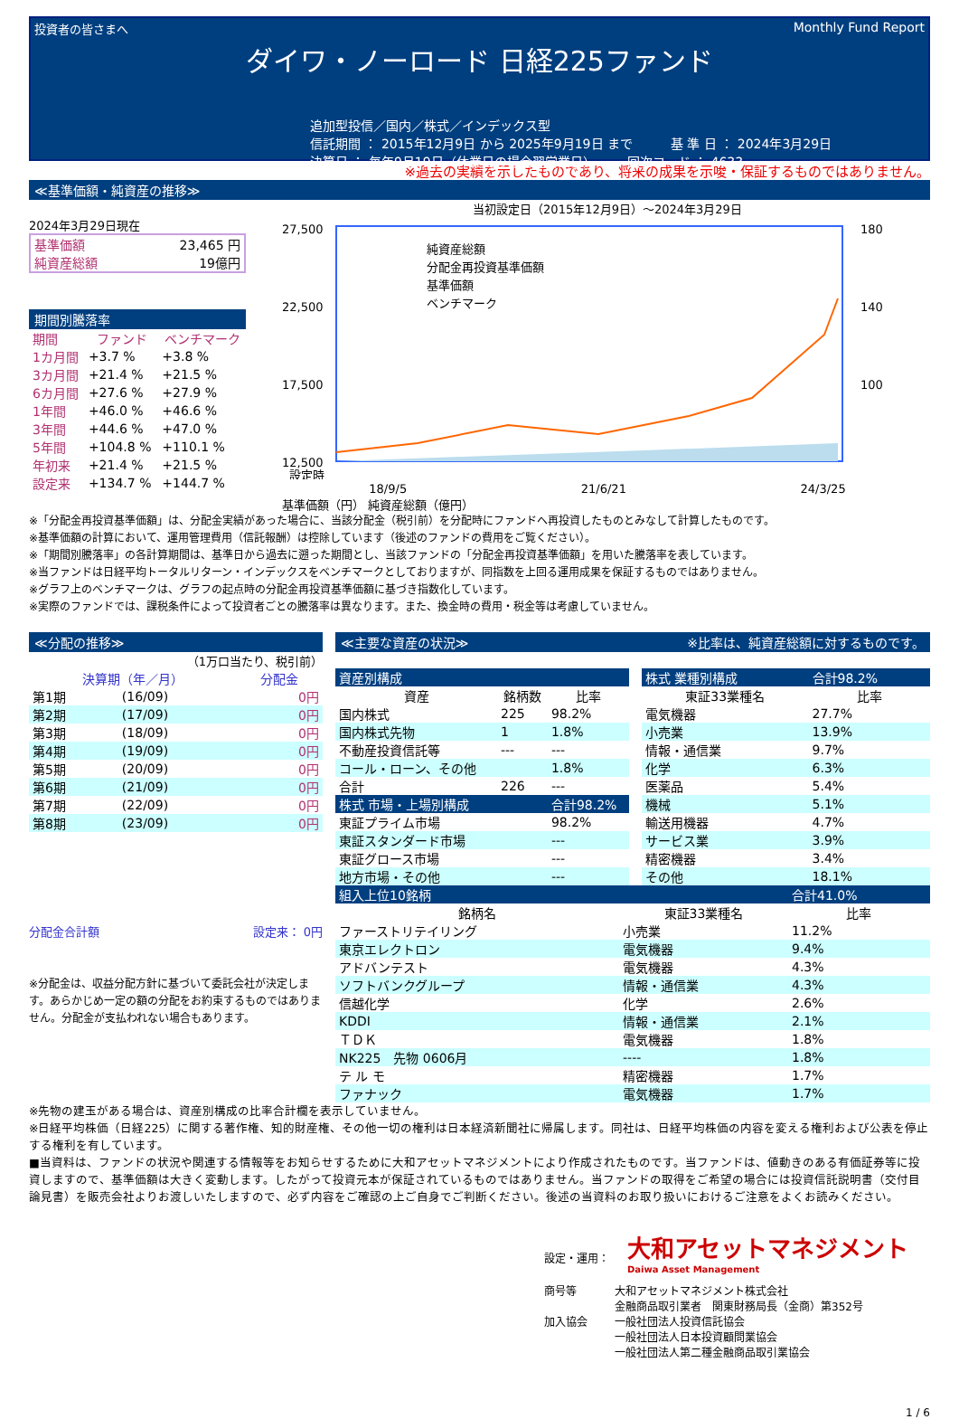投資者の皆さまへ
Monthly Fund Report
ダイワ・ノーロード 日経225ファンド
追加型投信／国内／株式／インデックス型
信託期間 ： 2015年12月9日 から 2025年9月19日 まで　　　基 準 日 ： 2024年3月29日
決算日 ： 毎年9月19日（休業日の場合翌営業日）　　　回次コード ： 4633
※過去の実績を示したものであり、将来の成果を示唆・保証するものではありません。
≪基準価額・純資産の推移≫
2024年3月29日現在
| 基準価額 | 23,465 円 |
| 純資産総額 | 19億円 |
期間別騰落率
| 期間 | ファンド | ベンチマーク |
| --- | --- | --- |
| 1カ月間 | +3.7 % | +3.8 % |
| 3カ月間 | +21.4 % | +21.5 % |
| 6カ月間 | +27.6 % | +27.9 % |
| 1年間 | +46.0 % | +46.6 % |
| 3年間 | +44.6 % | +47.0 % |
| 5年間 | +104.8 % | +110.1 % |
| 年初来 | +21.4 % | +21.5 % |
| 設定来 | +134.7 % | +144.7 % |
当初設定日（2015年12月9日）～2024年3月29日
27,500
22,500
17,500
12,500
設定時
180
140
100
純資産総額
分配金再投資基準価額
基準価額
ベンチマーク
18/9/5 21/6/21 24/3/25
基準価額（円） 純資産総額（億円）
※「分配金再投資基準価額」は、分配金実績があった場合に、当該分配金（税引前）を分配時にファンドへ再投資したものとみなして計算したものです。
※基準価額の計算において、運用管理費用（信託報酬）は控除しています（後述のファンドの費用をご覧ください）。
※「期間別騰落率」の各計算期間は、基準日から過去に遡った期間とし、当該ファンドの「分配金再投資基準価額」を用いた騰落率を表しています。
※当ファンドは日経平均トータルリターン・インデックスをベンチマークとしておりますが、同指数を上回る運用成果を保証するものではありません。
※グラフ上のベンチマークは、グラフの起点時の分配金再投資基準価額に基づき指数化しています。
※実際のファンドでは、課税条件によって投資者ごとの騰落率は異なります。また、換金時の費用・税金等は考慮していません。
≪分配の推移≫
（1万口当たり、税引前）
| 決算期（年／月） | | 分配金 |
| --- | --- | --- |
| 第1期 | (16/09) | 0円 |
| 第2期 | (17/09) | 0円 |
| 第3期 | (18/09) | 0円 |
| 第4期 | (19/09) | 0円 |
| 第5期 | (20/09) | 0円 |
| 第6期 | (21/09) | 0円 |
| 第7期 | (22/09) | 0円 |
| 第8期 | (23/09) | 0円 |
分配金合計額 設定来： 0円
※分配金は、収益分配方針に基づいて委託会社が決定します。あらかじめ一定の額の分配をお約束するものではありません。分配金が支払われない場合もあります。
≪主要な資産の状況≫ ※比率は、純資産総額に対するものです。
| 資産別構成 | | |
| 資産 | 銘柄数 | 比率 |
| 国内株式 | 225 | 98.2% |
| 国内株式先物 | 1 | 1.8% |
| 不動産投資信託等 | --- | --- |
| コール・ローン、その他 | | 1.8% |
| 合計 | 226 | --- |
| 株式 市場・上場別構成 | | 合計98.2% |
| 東証プライム市場 | | 98.2% |
| 東証スタンダード市場 | | --- |
| 東証グロース市場 | | --- |
| 地方市場・その他 | | --- |
| 株式 業種別構成 | 合計98.2% |
| 東証33業種名 | 比率 |
| 電気機器 | 27.7% |
| 小売業 | 13.9% |
| 情報・通信業 | 9.7% |
| 化学 | 6.3% |
| 医薬品 | 5.4% |
| 機械 | 5.1% |
| 輸送用機器 | 4.7% |
| サービス業 | 3.9% |
| 精密機器 | 3.4% |
| その他 | 18.1% |
| 組入上位10銘柄 | | 合計41.0% |
| 銘柄名 | 東証33業種名 | 比率 |
| ファーストリテイリング | 小売業 | 11.2% |
| 東京エレクトロン | 電気機器 | 9.4% |
| アドバンテスト | 電気機器 | 4.3% |
| ソフトバンクグループ | 情報・通信業 | 4.3% |
| 信越化学 | 化学 | 2.6% |
| KDDI | 情報・通信業 | 2.1% |
| ＴＤＫ | 電気機器 | 1.8% |
| NK225 先物 0606月 | ---- | 1.8% |
| テ ル モ | 精密機器 | 1.7% |
| ファナック | 電気機器 | 1.7% |
※先物の建玉がある場合は、資産別構成の比率合計欄を表示していません。
※日経平均株価（日経225）に関する著作権、知的財産権、その他一切の権利は日本経済新聞社に帰属します。同社は、日経平均株価の内容を変える権利および公表を停止する権利を有しています。
■当資料は、ファンドの状況や関連する情報等をお知らせするために大和アセットマネジメントにより作成されたものです。当ファンドは、値動きのある有価証券等に投資しますので、基準価額は大きく変動します。したがって投資元本が保証されているものではありません。当ファンドの取得をご希望の場合には投資信託説明書（交付目論見書）を販売会社よりお渡しいたしますので、必ず内容をご確認の上ご自身でご判断ください。後述の当資料のお取り扱いにおけるご注意をよくお読みください。
設定・運用： 大和アセットマネジメント
Daiwa Asset Management
商号等
加入協会 大和アセットマネジメント株式会社
金融商品取引業者　関東財務局長（金商）第352号
一般社団法人投資信託協会
一般社団法人日本投資顧問業協会
一般社団法人第二種金融商品取引業協会
1 / 6